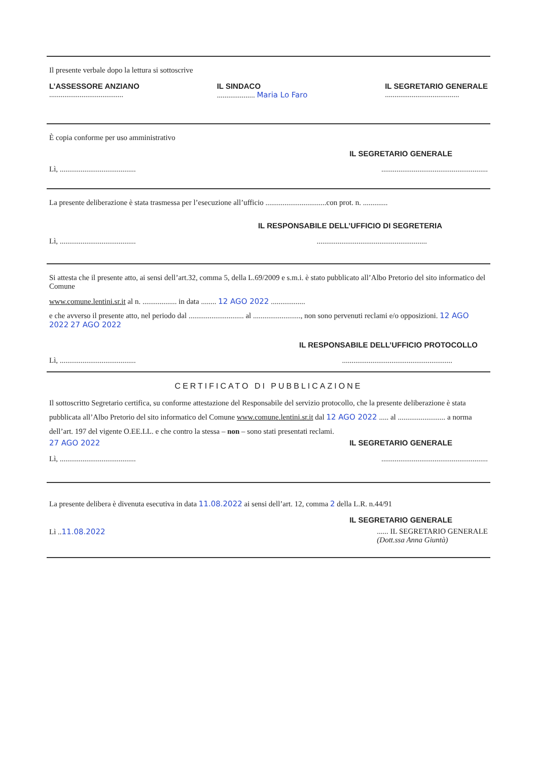Il presente verbale dopo la lettura si sottoscrive
L’ASSESSORE ANZIANO
.......................................
IL SINDACO
.................... Maria Lo Faro
IL SEGRETARIO GENERALE
.......................................
È copia conforme per uso amministrativo
IL SEGRETARIO GENERALE
Lì, ........................................
........................................................
La presente deliberazione è stata trasmessa per l’esecuzione all’ufficio ................................con prot. n. .............
IL RESPONSABILE DELL’UFFICIO DI SEGRETERIA
Lì, ........................................
..........................................................
Si attesta che il presente atto, ai sensi dell’art.32, comma 5, della L.69/2009 e s.m.i. è stato pubblicato all’Albo Pretorio del sito informatico del Comune
www.comune.lentini.sr.it al n. .................. in data ........ 12 AGO 2022 ..................
e che avverso il presente atto, nel periodo dal ............................. al ........................., non sono pervenuti reclami e/o opposizioni. 12 AGO 2022 27 AGO 2022
IL RESPONSABILE DELL’UFFICIO PROTOCOLLO
Lì, ........................................
..........................................................
CERTIFICATO DI PUBBLICAZIONE
Il sottoscritto Segretario certifica, su conforme attestazione del Responsabile del servizio protocollo, che la presente deliberazione è stata pubblicata all’Albo Pretorio del sito informatico del Comune www.comune.lentini.sr.it dal 12 AGO 2022 ..... al ......................... a norma dell’art. 197 del vigente O.EE.LL. e che contro la stessa – non – sono stati presentati reclami.
27 AGO 2022 IL SEGRETARIO GENERALE
Lì, ........................................
........................................................
La presente delibera è divenuta esecutiva in data 11.08.2022 ai sensi dell’art. 12, comma 2 della L.R. n.44/91
IL SEGRETARIO GENERALE
Lì ..11.08.2022 ...... IL SEGRETARIO GENERALE
(Dott.ssa Anna Giuntà)